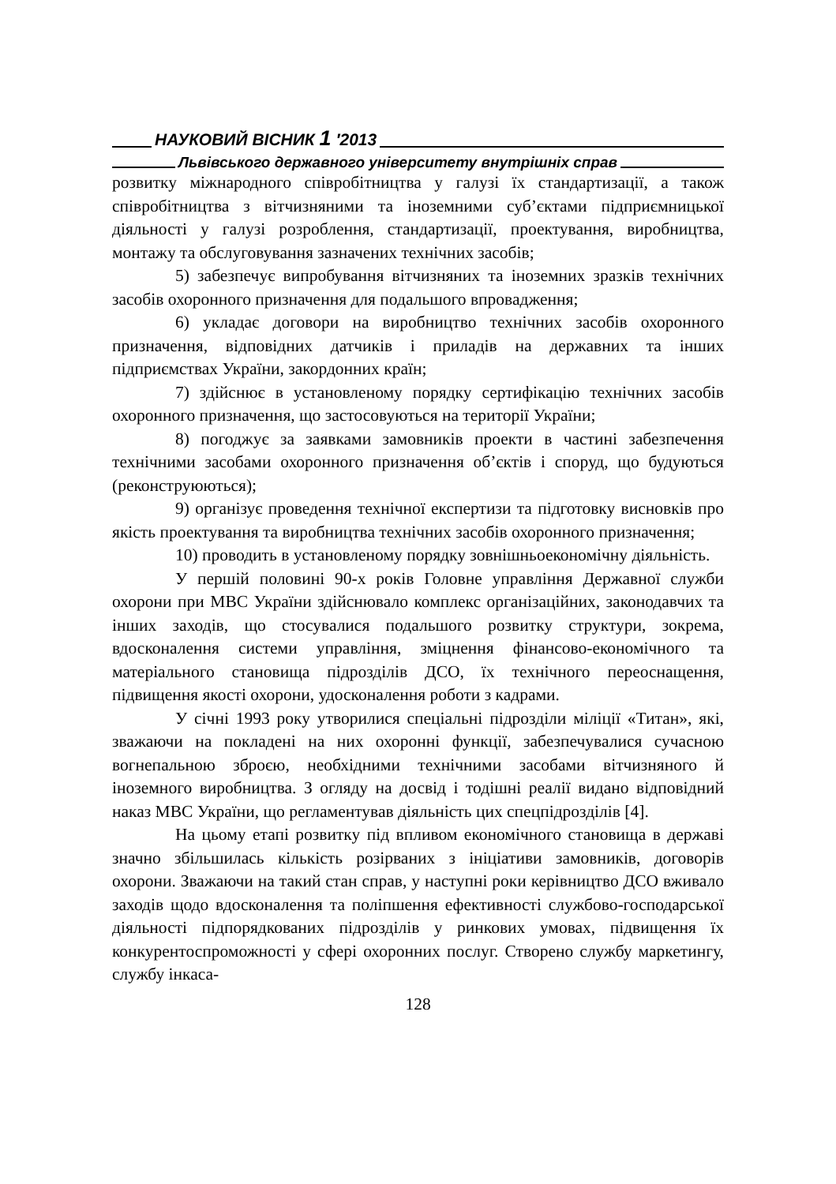НАУКОВИЙ ВІСНИК 1 ′2013
Львівського державного університету внутрішніх справ
розвитку міжнародного співробітництва у галузі їх стандартизації, а також співробітництва з вітчизняними та іноземними суб’єктами підприємницької діяльності у галузі розроблення, стандартизації, проектування, виробництва, монтажу та обслуговування зазначених технічних засобів;
5) забезпечує випробування вітчизняних та іноземних зразків технічних засобів охоронного призначення для подальшого впровадження;
6) укладає договори на виробництво технічних засобів охоронного призначення, відповідних датчиків і приладів на державних та інших підприємствах України, закордонних країн;
7) здійснює в установленому порядку сертифікацію технічних засобів охоронного призначення, що застосовуються на території України;
8) погоджує за заявками замовників проекти в частині забезпечення технічними засобами охоронного призначення об’єктів і споруд, що будуються (реконструюються);
9) організує проведення технічної експертизи та підготовку висновків про якість проектування та виробництва технічних засобів охоронного призначення;
10) проводить в установленому порядку зовнішньоекономічну діяльність.
У першій половині 90-х років Головне управління Державної служби охорони при МВС України здійснювало комплекс організаційних, законодавчих та інших заходів, що стосувалися подальшого розвитку структури, зокрема, вдосконалення системи управління, зміцнення фінансово-економічного та матеріального становища підрозділів ДСО, їх технічного переоснащення, підвищення якості охорони, удосконалення роботи з кадрами.
У січні 1993 року утворилися спеціальні підрозділи міліції «Титан», які, зважаючи на покладені на них охоронні функції, забезпечувалися сучасною вогнепальною зброєю, необхідними технічними засобами вітчизняного й іноземного виробництва. З огляду на досвід і тодішні реалії видано відповідний наказ МВС України, що регламентував діяльність цих спецпідрозділів [4].
На цьому етапі розвитку під впливом економічного становища в державі значно збільшилась кількість розірваних з ініціативи замовників, договорів охорони. Зважаючи на такий стан справ, у наступні роки керівництво ДСО вживало заходів щодо вдосконалення та поліпшення ефективності службово-господарської діяльності підпорядкованих підрозділів у ринкових умовах, підвищення їх конкурентоспроможності у сфері охоронних послуг. Створено службу маркетингу, службу інкаса-
128